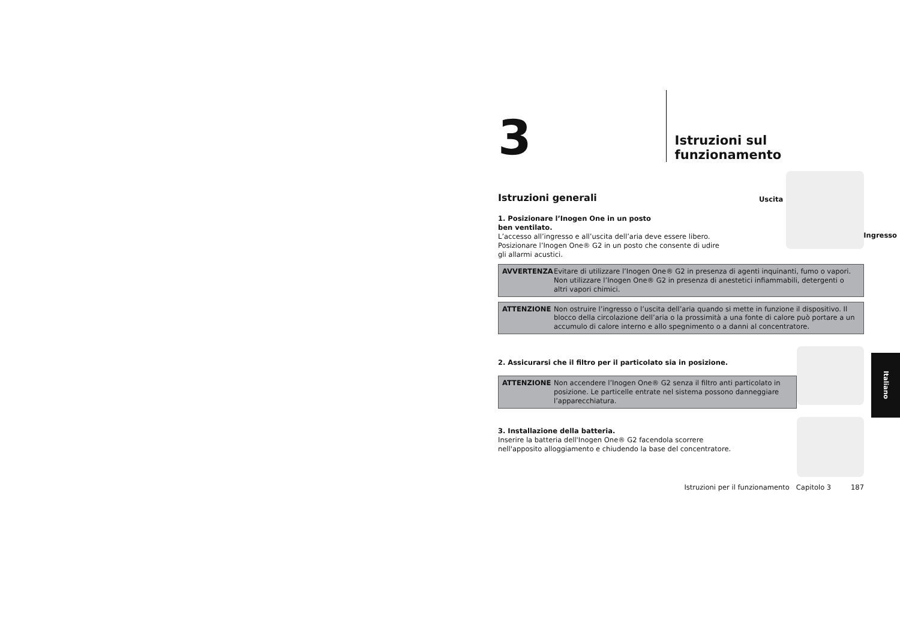3
Istruzioni sul funzionamento
Uscita
Ingresso
Istruzioni generali
1. Posizionare l’Inogen One in un posto
ben ventilato.
L’accesso all’ingresso e all’uscita dell’aria deve essere libero.
Posizionare l’Inogen One® G2 in un posto che consente di udire
gli allarmi acustici.
AVVERTENZA Evitare di utilizzare l’Inogen One® G2 in presenza di agenti inquinanti, fumo o vapori. Non utilizzare l’Inogen One® G2 in presenza di anestetici infiammabili, detergenti o altri vapori chimici.
ATTENZIONE Non ostruire l’ingresso o l’uscita dell’aria quando si mette in funzione il dispositivo. Il blocco della circolazione dell’aria o la prossimità a una fonte di calore può portare a un accumulo di calore interno e allo spegnimento o a danni al concentratore.
2. Assicurarsi che il filtro per il particolato sia in posizione.
ATTENZIONE Non accendere l’Inogen One® G2 senza il filtro anti particolato in posizione. Le particelle entrate nel sistema possono danneggiare l’apparecchiatura.
3. Installazione della batteria.
Inserire la batteria dell'Inogen One® G2 facendola scorrere
nell'apposito alloggiamento e chiudendo la base del concentratore.
Istruzioni per il funzionamento Capitolo 3 187
Italiano